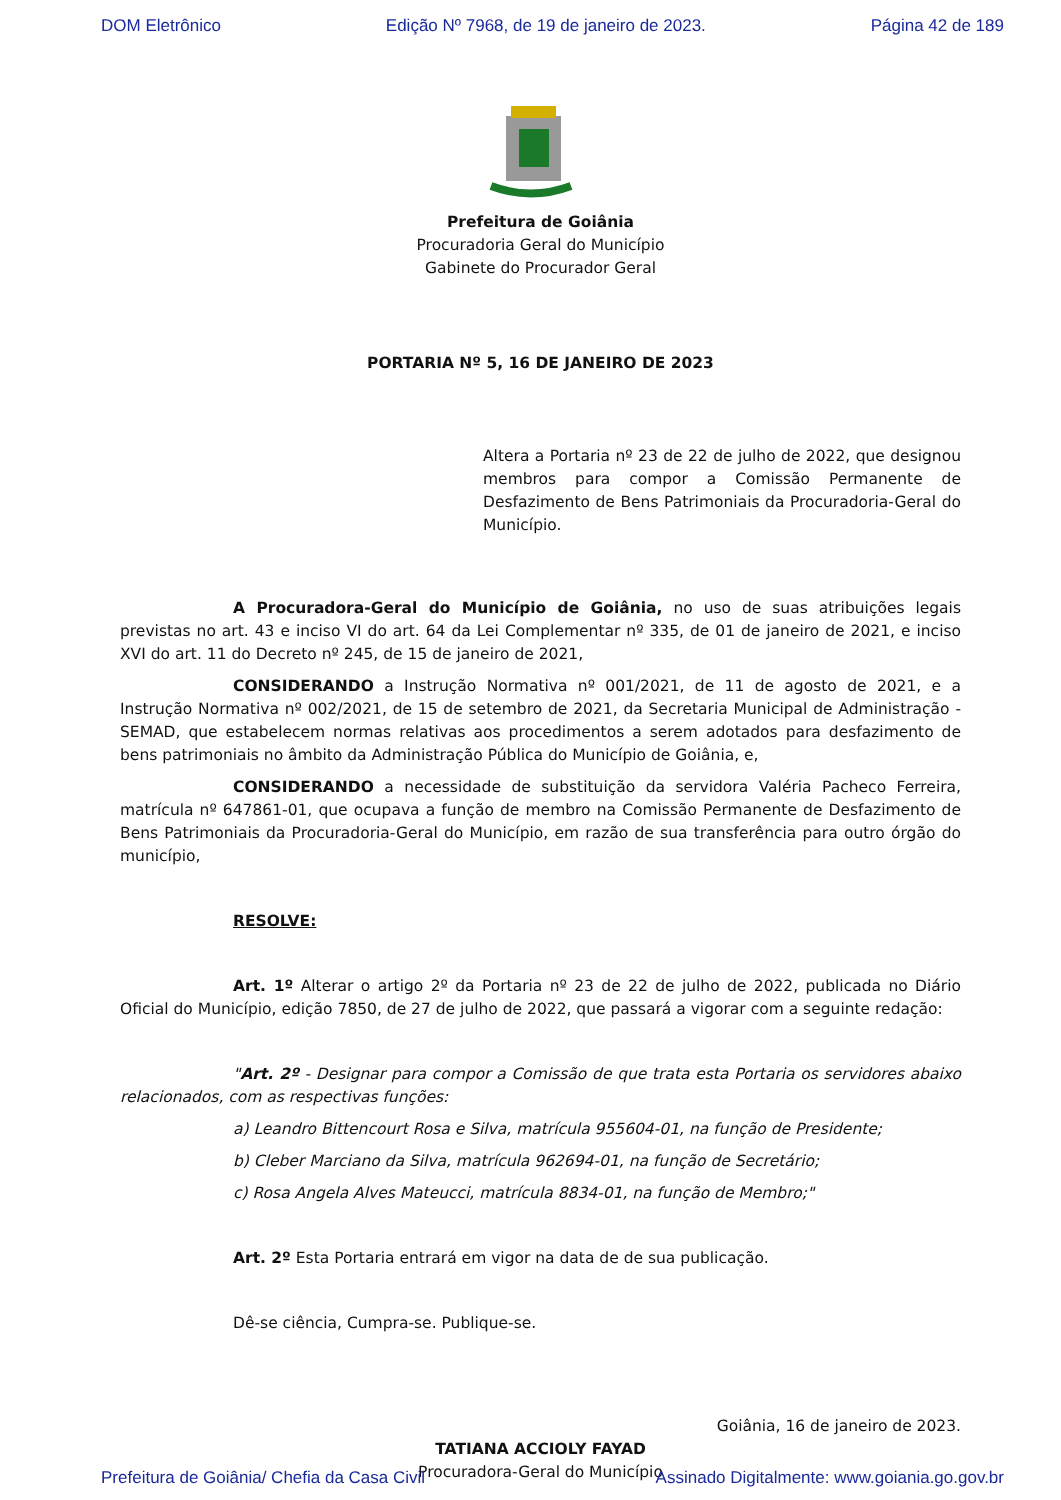DOM Eletrônico Edição Nº 7968, de 19 de janeiro de 2023. Página 42 de 189
Prefeitura de Goiânia
Procuradoria Geral do Município
Gabinete do Procurador Geral
PORTARIA Nº 5, 16 DE JANEIRO DE 2023
Altera a Portaria nº 23 de 22 de julho de 2022, que designou membros para compor a Comissão Permanente de Desfazimento de Bens Patrimoniais da Procuradoria-Geral do Município.
A Procuradora-Geral do Município de Goiânia, no uso de suas atribuições legais previstas no art. 43 e inciso VI do art. 64 da Lei Complementar nº 335, de 01 de janeiro de 2021, e inciso XVI do art. 11 do Decreto nº 245, de 15 de janeiro de 2021,
CONSIDERANDO a Instrução Normativa nº 001/2021, de 11 de agosto de 2021, e a Instrução Normativa nº 002/2021, de 15 de setembro de 2021, da Secretaria Municipal de Administração - SEMAD, que estabelecem normas relativas aos procedimentos a serem adotados para desfazimento de bens patrimoniais no âmbito da Administração Pública do Município de Goiânia, e,
CONSIDERANDO a necessidade de substituição da servidora Valéria Pacheco Ferreira, matrícula nº 647861-01, que ocupava a função de membro na Comissão Permanente de Desfazimento de Bens Patrimoniais da Procuradoria-Geral do Município, em razão de sua transferência para outro órgão do município,
RESOLVE:
Art. 1º Alterar o artigo 2º da Portaria nº 23 de 22 de julho de 2022, publicada no Diário Oficial do Município, edição 7850, de 27 de julho de 2022, que passará a vigorar com a seguinte redação:
"Art. 2º - Designar para compor a Comissão de que trata esta Portaria os servidores abaixo relacionados, com as respectivas funções:
a) Leandro Bittencourt Rosa e Silva, matrícula 955604-01, na função de Presidente;
b) Cleber Marciano da Silva, matrícula 962694-01, na função de Secretário;
c) Rosa Angela Alves Mateucci, matrícula 8834-01, na função de Membro;"
Art. 2º Esta Portaria entrará em vigor na data de de sua publicação.
Dê-se ciência, Cumpra-se. Publique-se.
Goiânia, 16 de janeiro de 2023.
TATIANA ACCIOLY FAYAD
Procuradora-Geral do Município
Prefeitura de Goiânia/ Chefia da Casa Civil Assinado Digitalmente: www.goiania.go.gov.br